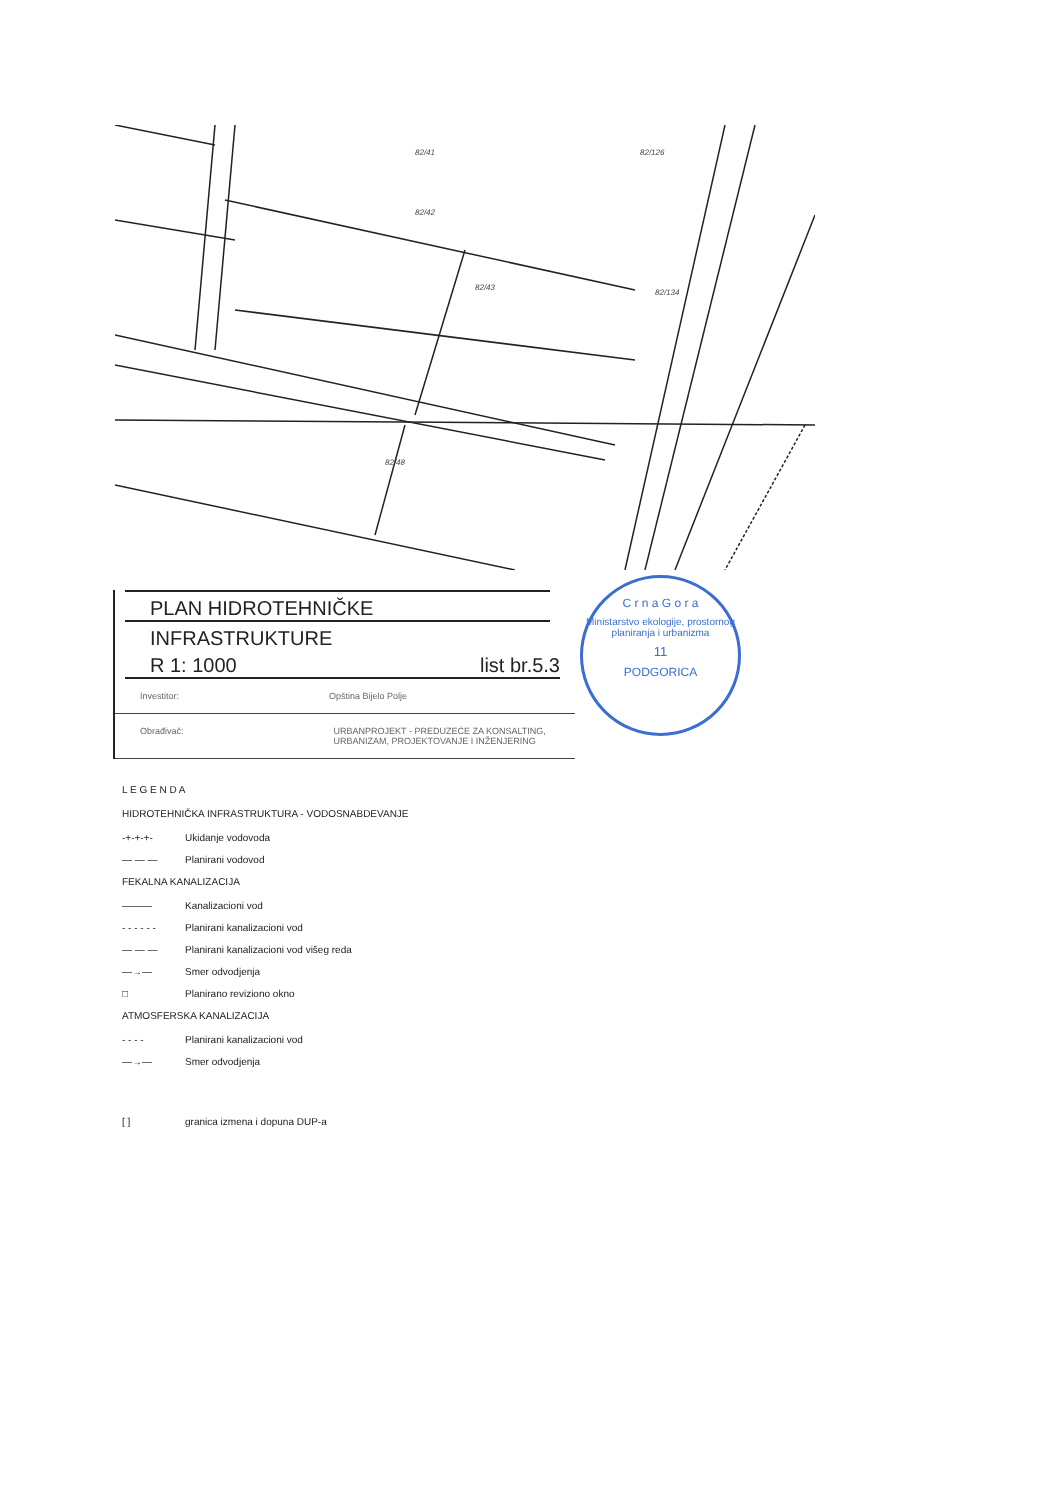82/41
82/42
82/43
82/126
82/134
82/48
PLAN HIDROTEHNIČKE
INFRASTRUKTURE
R 1: 1000 list br.5.3
Investitor: Opština Bijelo Polje
Obrađivač: URBANPROJEKT - PREDUZEĆE ZA KONSALTING, URBANIZAM, PROJEKTOVANJE I INŽENJERING
C r n a G o r a
Ministarstvo ekologije, prostornog planiranja i urbanizma
11
PODGORICA
L E G E N D A
HIDROTEHNIČKA INFRASTRUKTURA - VODOSNABDEVANJE
-+-+-+- Ukidanje vodovoda
— — — Planirani vodovod
FEKALNA KANALIZACIJA
——— Kanalizacioni vod
- - - - - - Planirani kanalizacioni vod
— — — Planirani kanalizacioni vod višeg reda
—→— Smer odvodjenja
□ Planirano reviziono okno
ATMOSFERSKA KANALIZACIJA
- - - - Planirani kanalizacioni vod
—→— Smer odvodjenja
[ ] granica izmena i dopuna DUP-a